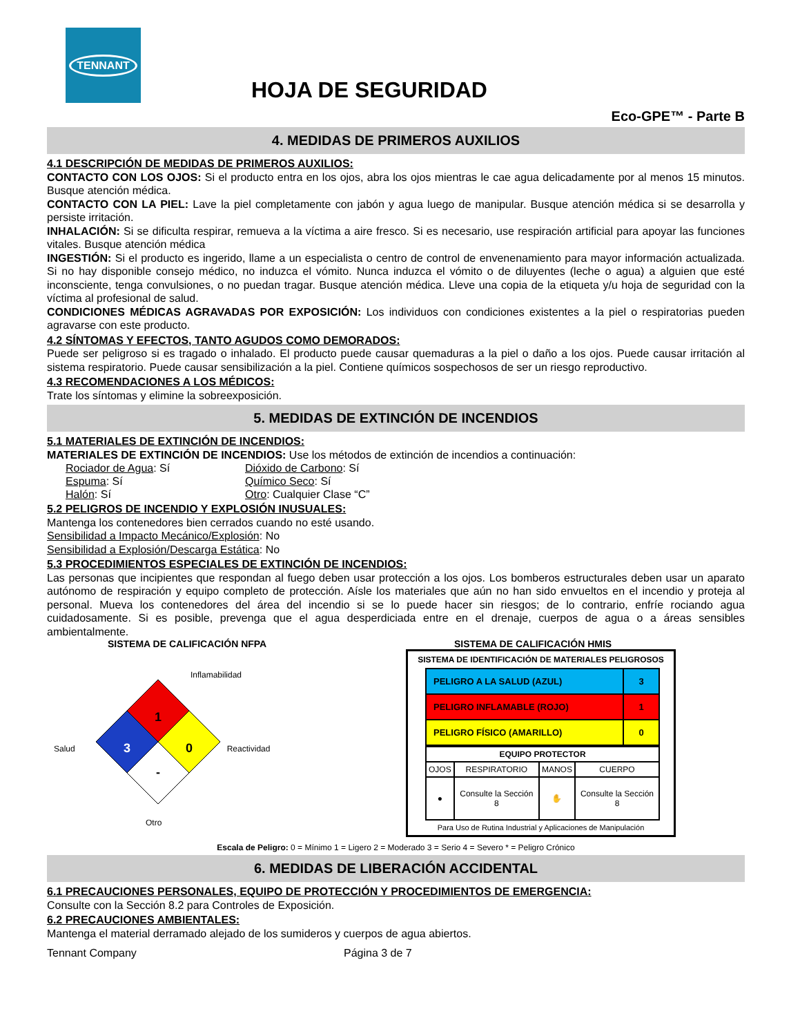TENNANT
HOJA DE SEGURIDAD
Eco-GPE™ - Parte B
4. MEDIDAS DE PRIMEROS AUXILIOS
4.1 DESCRIPCIÓN DE MEDIDAS DE PRIMEROS AUXILIOS:
CONTACTO CON LOS OJOS: Si el producto entra en los ojos, abra los ojos mientras le cae agua delicadamente por al menos 15 minutos. Busque atención médica.
CONTACTO CON LA PIEL: Lave la piel completamente con jabón y agua luego de manipular. Busque atención médica si se desarrolla y persiste irritación.
INHALACIÓN: Si se dificulta respirar, remueva a la víctima a aire fresco. Si es necesario, use respiración artificial para apoyar las funciones vitales. Busque atención médica
INGESTIÓN: Si el producto es ingerido, llame a un especialista o centro de control de envenenamiento para mayor información actualizada. Si no hay disponible consejo médico, no induzca el vómito. Nunca induzca el vómito o de diluyentes (leche o agua) a alguien que esté inconsciente, tenga convulsiones, o no puedan tragar. Busque atención médica. Lleve una copia de la etiqueta y/u hoja de seguridad con la víctima al profesional de salud.
CONDICIONES MÉDICAS AGRAVADAS POR EXPOSICIÓN: Los individuos con condiciones existentes a la piel o respiratorias pueden agravarse con este producto.
4.2 SÍNTOMAS Y EFECTOS, TANTO AGUDOS COMO DEMORADOS:
Puede ser peligroso si es tragado o inhalado. El producto puede causar quemaduras a la piel o daño a los ojos. Puede causar irritación al sistema respiratorio. Puede causar sensibilización a la piel. Contiene químicos sospechosos de ser un riesgo reproductivo.
4.3 RECOMENDACIONES A LOS MÉDICOS:
Trate los síntomas y elimine la sobreexposición.
5. MEDIDAS DE EXTINCIÓN DE INCENDIOS
5.1 MATERIALES DE EXTINCIÓN DE INCENDIOS:
MATERIALES DE EXTINCIÓN DE INCENDIOS: Use los métodos de extinción de incendios a continuación:
Rociador de Agua: Sí
Espuma: Sí
Halón: Sí
Dióxido de Carbono: Sí
Químico Seco: Sí
Otro: Cualquier Clase “C”
5.2 PELIGROS DE INCENDIO Y EXPLOSIÓN INUSUALES:
Mantenga los contenedores bien cerrados cuando no esté usando.
Sensibilidad a Impacto Mecánico/Explosión: No
Sensibilidad a Explosión/Descarga Estática: No
5.3 PROCEDIMIENTOS ESPECIALES DE EXTINCIÓN DE INCENDIOS:
Las personas que incipientes que respondan al fuego deben usar protección a los ojos. Los bomberos estructurales deben usar un aparato autónomo de respiración y equipo completo de protección. Aísle los materiales que aún no han sido envueltos en el incendio y proteja al personal. Mueva los contenedores del área del incendio si se lo puede hacer sin riesgos; de lo contrario, enfríe rociando agua cuidadosamente. Si es posible, prevenga que el agua desperdiciada entre en el drenaje, cuerpos de agua o a áreas sensibles ambientalmente.
SISTEMA DE CALIFICACIÓN NFPA
Inflamabilidad
Salud
1
3
0
-
Reactividad
Otro
SISTEMA DE CALIFICACIÓN HMIS
SISTEMA DE IDENTIFICACIÓN DE MATERIALES PELIGROSOS
| PELIGRO A LA SALUD (AZUL) | 3 |
| PELIGRO INFLAMABLE (ROJO) | 1 |
| PELIGRO FÍSICO (AMARILLO) | 0 |
| EQUIPO PROTECTOR | | | |
| --- | --- | --- | --- |
| OJOS | RESPIRATORIO | MANOS | CUERPO |
| ● | Consulte la Sección 8 | ✋ | Consulte la Sección 8 |
Para Uso de Rutina Industrial y Aplicaciones de Manipulación
Escala de Peligro: 0 = Mínimo 1 = Ligero 2 = Moderado 3 = Serio 4 = Severo * = Peligro Crónico
6. MEDIDAS DE LIBERACIÓN ACCIDENTAL
6.1 PRECAUCIONES PERSONALES, EQUIPO DE PROTECCIÓN Y PROCEDIMIENTOS DE EMERGENCIA:
Consulte con la Sección 8.2 para Controles de Exposición.
6.2 PRECAUCIONES AMBIENTALES:
Mantenga el material derramado alejado de los sumideros y cuerpos de agua abiertos.
Tennant Company Página 3 de 7